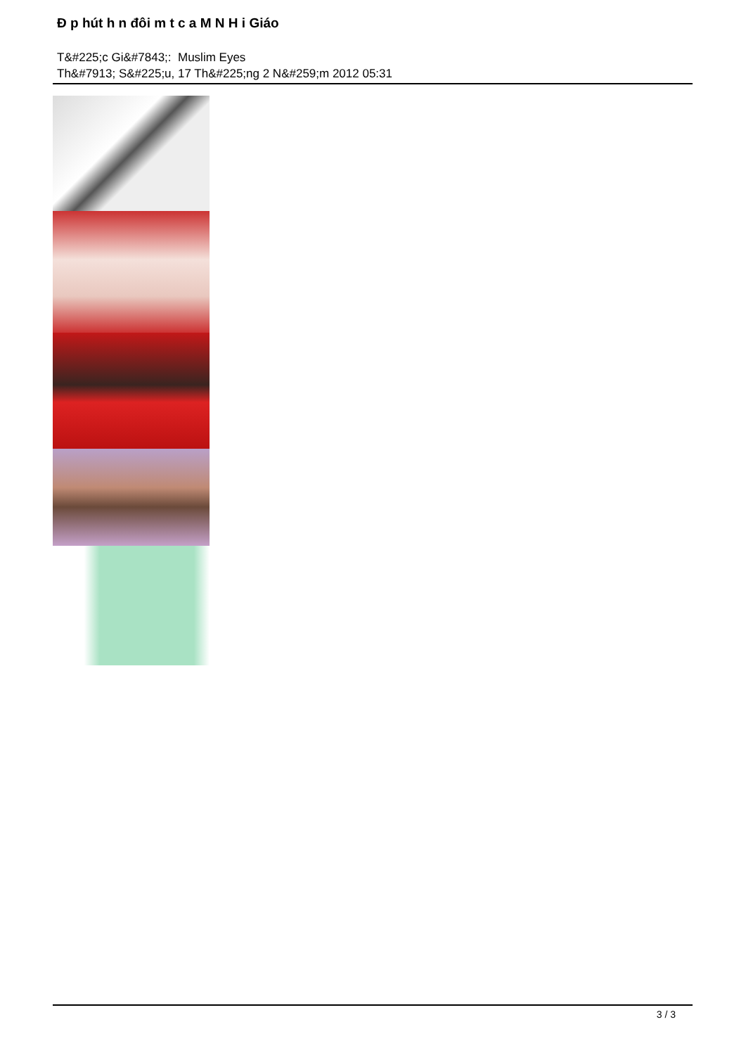Đ p hút h n đôi m t c a M N H i Giáo
T&#225;c Gi&#7843;: Muslim Eyes
Th&#7913; S&#225;u, 17 Th&#225;ng 2 N&#259;m 2012 05:31
3 / 3